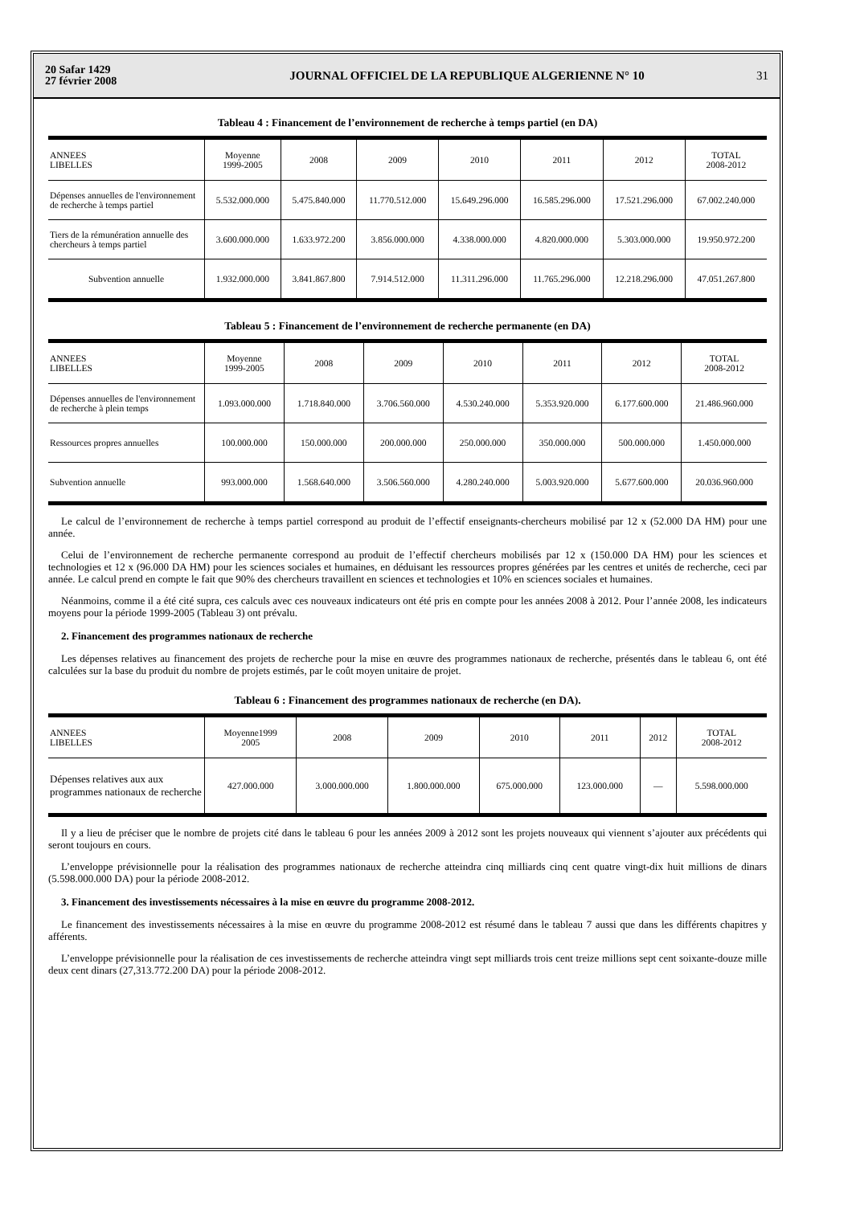20 Safar 1429
27 février 2008
JOURNAL OFFICIEL DE LA REPUBLIQUE ALGERIENNE N° 10
31
Tableau 4 : Financement de l’environnement de recherche à temps partiel (en DA)
| ANNEES LIBELLES | Moyenne 1999-2005 | 2008 | 2009 | 2010 | 2011 | 2012 | TOTAL 2008-2012 |
| --- | --- | --- | --- | --- | --- | --- | --- |
| Dépenses annuelles de l'environnement de recherche à temps partiel | 5.532.000.000 | 5.475.840.000 | 11.770.512.000 | 15.649.296.000 | 16.585.296.000 | 17.521.296.000 | 67.002.240.000 |
| Tiers de la rémunération annuelle des chercheurs à temps partiel | 3.600.000.000 | 1.633.972.200 | 3.856.000.000 | 4.338.000.000 | 4.820.000.000 | 5.303.000.000 | 19.950.972.200 |
| Subvention annuelle | 1.932.000.000 | 3.841.867.800 | 7.914.512.000 | 11.311.296.000 | 11.765.296.000 | 12.218.296.000 | 47.051.267.800 |
Tableau 5 : Financement de l’environnement de recherche permanente (en DA)
| ANNEES LIBELLES | Moyenne 1999-2005 | 2008 | 2009 | 2010 | 2011 | 2012 | TOTAL 2008-2012 |
| --- | --- | --- | --- | --- | --- | --- | --- |
| Dépenses annuelles de l'environnement de recherche à plein temps | 1.093.000.000 | 1.718.840.000 | 3.706.560.000 | 4.530.240.000 | 5.353.920.000 | 6.177.600.000 | 21.486.960.000 |
| Ressources propres annuelles | 100.000.000 | 150.000.000 | 200.000.000 | 250.000.000 | 350.000.000 | 500.000.000 | 1.450.000.000 |
| Subvention annuelle | 993.000.000 | 1.568.640.000 | 3.506.560.000 | 4.280.240.000 | 5.003.920.000 | 5.677.600.000 | 20.036.960.000 |
Le calcul de l’environnement de recherche à temps partiel correspond au produit de l’effectif enseignants-chercheurs mobilisé par 12 x (52.000 DA HM) pour une année.
Celui de l’environnement de recherche permanente correspond au produit de l’effectif chercheurs mobilisés par 12 x (150.000 DA HM) pour les sciences et technologies et 12 x (96.000 DA HM) pour les sciences sociales et humaines, en déduisant les ressources propres générées par les centres et unités de recherche, ceci par année. Le calcul prend en compte le fait que 90% des chercheurs travaillent en sciences et technologies et 10% en sciences sociales et humaines.
Néanmoins, comme il a été cité supra, ces calculs avec ces nouveaux indicateurs ont été pris en compte pour les années 2008 à 2012. Pour l’année 2008, les indicateurs moyens pour la période 1999-2005 (Tableau 3) ont prévalu.
2. Financement des programmes nationaux de recherche
Les dépenses relatives au financement des projets de recherche pour la mise en œuvre des programmes nationaux de recherche, présentés dans le tableau 6, ont été calculées sur la base du produit du nombre de projets estimés, par le coût moyen unitaire de projet.
Tableau 6 : Financement des programmes nationaux de recherche (en DA).
| ANNEES LIBELLES | Moyenne1999 2005 | 2008 | 2009 | 2010 | 2011 | 2012 | TOTAL 2008-2012 |
| --- | --- | --- | --- | --- | --- | --- | --- |
| Dépenses relatives aux aux programmes nationaux de recherche | 427.000.000 | 3.000.000.000 | 1.800.000.000 | 675.000.000 | 123.000.000 | — | 5.598.000.000 |
Il y a lieu de préciser que le nombre de projets cité dans le tableau 6 pour les années 2009 à 2012 sont les projets nouveaux qui viennent s’ajouter aux précédents qui seront toujours en cours.
L’enveloppe prévisionnelle pour la réalisation des programmes nationaux de recherche atteindra cinq milliards cinq cent quatre vingt-dix huit millions de dinars (5.598.000.000 DA) pour la période 2008-2012.
3. Financement des investissements nécessaires à la mise en œuvre du programme 2008-2012.
Le financement des investissements nécessaires à la mise en œuvre du programme 2008-2012 est résumé dans le tableau 7 aussi que dans les différents chapitres y afférents.
L’enveloppe prévisionnelle pour la réalisation de ces investissements de recherche atteindra vingt sept milliards trois cent treize millions sept cent soixante-douze mille deux cent dinars (27,313.772.200 DA) pour la période 2008-2012.